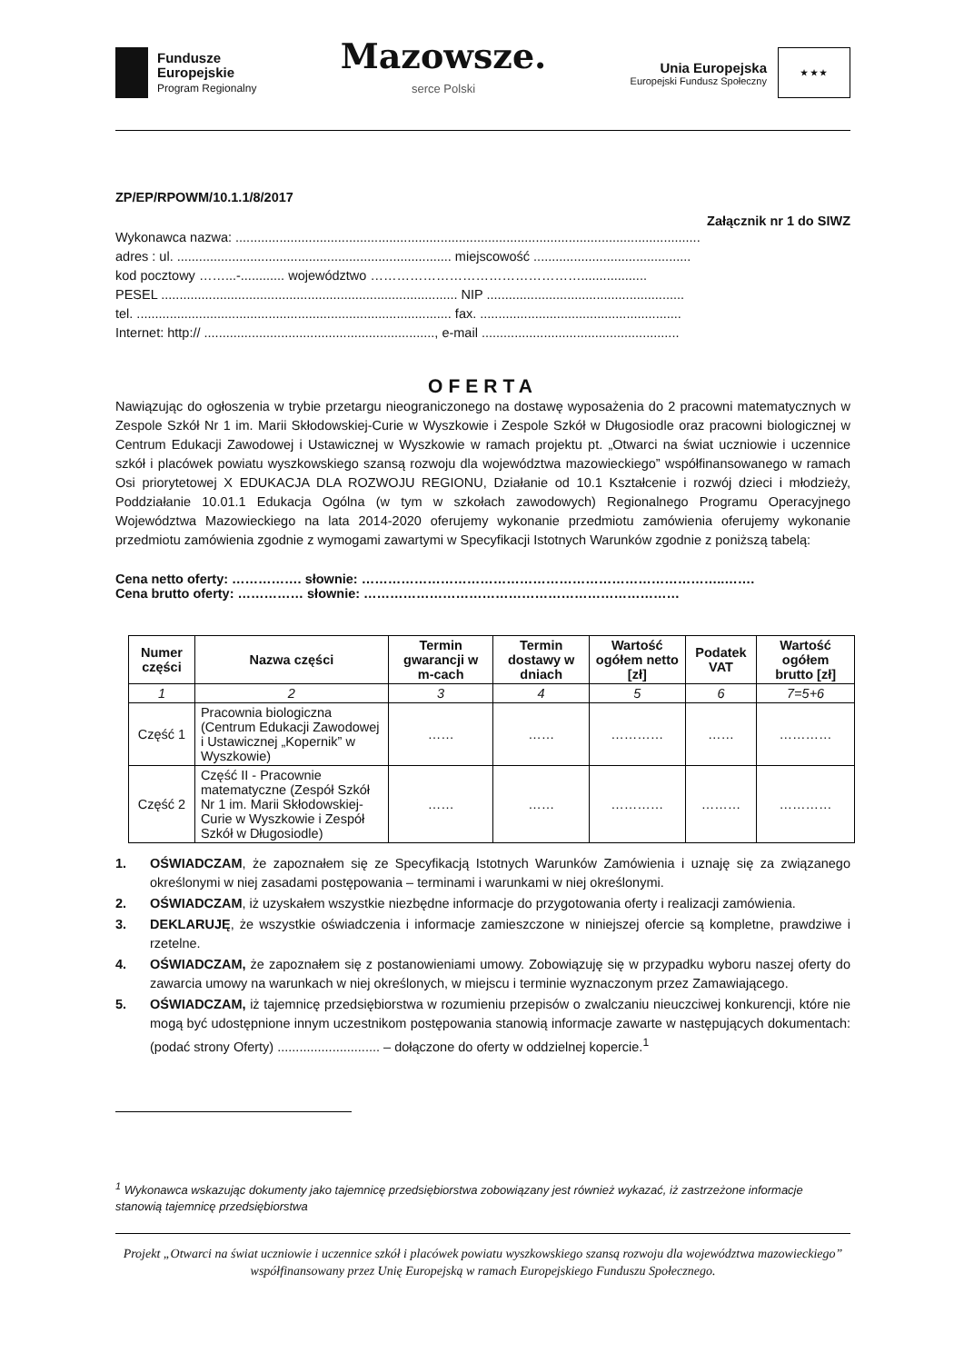Fundusze
Europejskie
Program Regionalny
Mazowsze.
serce Polski
Unia Europejska
Europejski Fundusz Społeczny
★ ★ ★
ZP/EP/RPOWM/10.1.1/8/2017
Załącznik nr 1 do SIWZ
Wykonawca nazwa: ...............................................................................................................................
adres : ul. ........................................................................... miejscowość ...........................................
kod pocztowy ……...-............ województwo …………………………………………..................
PESEL ................................................................................. NIP ......................................................
tel. ...................................................................................... fax. .......................................................
Internet: http:// ..............................................................., e-mail ......................................................
OFERTA
Nawiązując do ogłoszenia w trybie przetargu nieograniczonego na dostawę wyposażenia do 2 pracowni matematycznych w Zespole Szkół Nr 1 im. Marii Skłodowskiej-Curie w Wyszkowie i Zespole Szkół w Długosiodle oraz pracowni biologicznej w Centrum Edukacji Zawodowej i Ustawicznej w Wyszkowie w ramach projektu pt. „Otwarci na świat uczniowie i uczennice szkół i placówek powiatu wyszkowskiego szansą rozwoju dla województwa mazowieckiego” współfinansowanego w ramach Osi priorytetowej X EDUKACJA DLA ROZWOJU REGIONU, Działanie od 10.1 Kształcenie i rozwój dzieci i młodzieży, Poddziałanie 10.01.1 Edukacja Ogólna (w tym w szkołach zawodowych) Regionalnego Programu Operacyjnego Województwa Mazowieckiego na lata 2014-2020 oferujemy wykonanie przedmiotu zamówienia oferujemy wykonanie przedmiotu zamówienia zgodnie z wymogami zawartymi w Specyfikacji Istotnych Warunków zgodnie z poniższą tabelą:
Cena netto oferty: ……………. słownie: ………………………………………………………………………..…….
Cena brutto oferty: …………… słownie: ………………………………………………………………
| Numer części | Nazwa części | Termin gwarancji w m-cach | Termin dostawy w dniach | Wartość ogółem netto [zł] | Podatek VAT | Wartość ogółem brutto [zł] |
| --- | --- | --- | --- | --- | --- | --- |
| 1 | 2 | 3 | 4 | 5 | 6 | 7=5+6 |
| Część 1 | Pracownia biologiczna (Centrum Edukacji Zawodowej i Ustawicznej „Kopernik” w Wyszkowie) | …… | …… | ………… | …… | ………… |
| Część 2 | Część II - Pracownie matematyczne (Zespół Szkół Nr 1 im. Marii Skłodowskiej-Curie w Wyszkowie i Zespół Szkół w Długosiodle) | …… | …… | ………… | ……… | ………… |
1. OŚWIADCZAM, że zapoznałem się ze Specyfikacją Istotnych Warunków Zamówienia i uznaję się za związanego określonymi w niej zasadami postępowania – terminami i warunkami w niej określonymi.
2. OŚWIADCZAM, iż uzyskałem wszystkie niezbędne informacje do przygotowania oferty i realizacji zamówienia.
3. DEKLARUJĘ, że wszystkie oświadczenia i informacje zamieszczone w niniejszej ofercie są kompletne, prawdziwe i rzetelne.
4. OŚWIADCZAM, że zapoznałem się z postanowieniami umowy. Zobowiązuję się w przypadku wyboru naszej oferty do zawarcia umowy na warunkach w niej określonych, w miejscu i terminie wyznaczonym przez Zamawiającego.
5. OŚWIADCZAM, iż tajemnicę przedsiębiorstwa w rozumieniu przepisów o zwalczaniu nieuczciwej konkurencji, które nie mogą być udostępnione innym uczestnikom postępowania stanowią informacje zawarte w następujących dokumentach: (podać strony Oferty) ............................ – dołączone do oferty w oddzielnej kopercie.<sup>1</sup>
<sup>1</sup> Wykonawca wskazując dokumenty jako tajemnicę przedsiębiorstwa zobowiązany jest również wykazać, iż zastrzeżone informacje stanowią tajemnicę przedsiębiorstwa
Projekt „Otwarci na świat uczniowie i uczennice szkół i placówek powiatu wyszkowskiego szansą rozwoju dla województwa mazowieckiego” współfinansowany przez Unię Europejską w ramach Europejskiego Funduszu Społecznego.